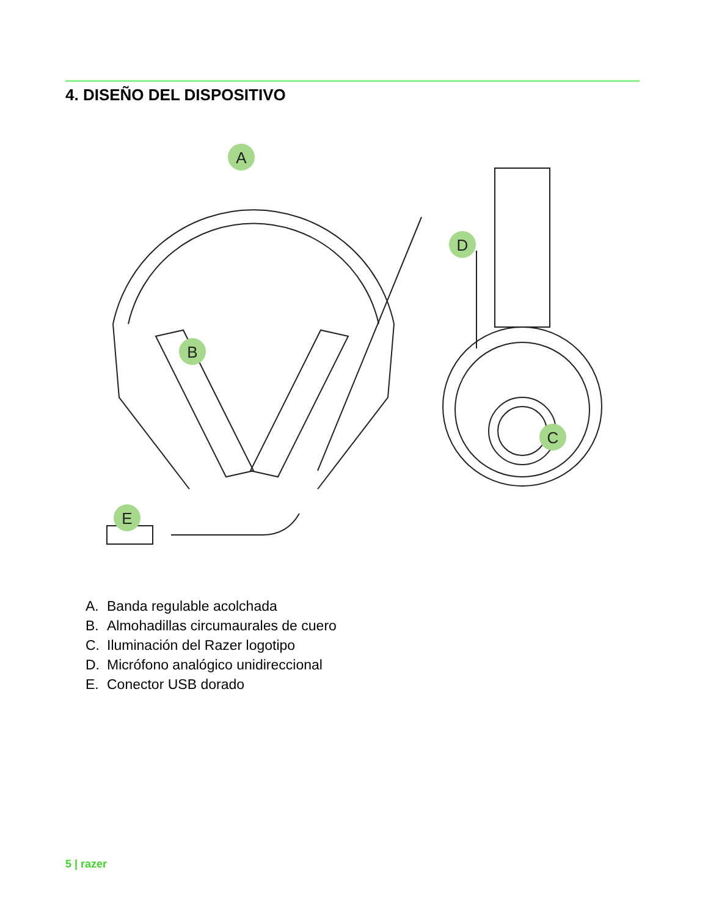4. DISEÑO DEL DISPOSITIVO
A
B
C
D
E
A. Banda regulable acolchada
B. Almohadillas circumaurales de cuero
C. Iluminación del Razer logotipo
D. Micrófono analógico unidireccional
E. Conector USB dorado
5 | razer